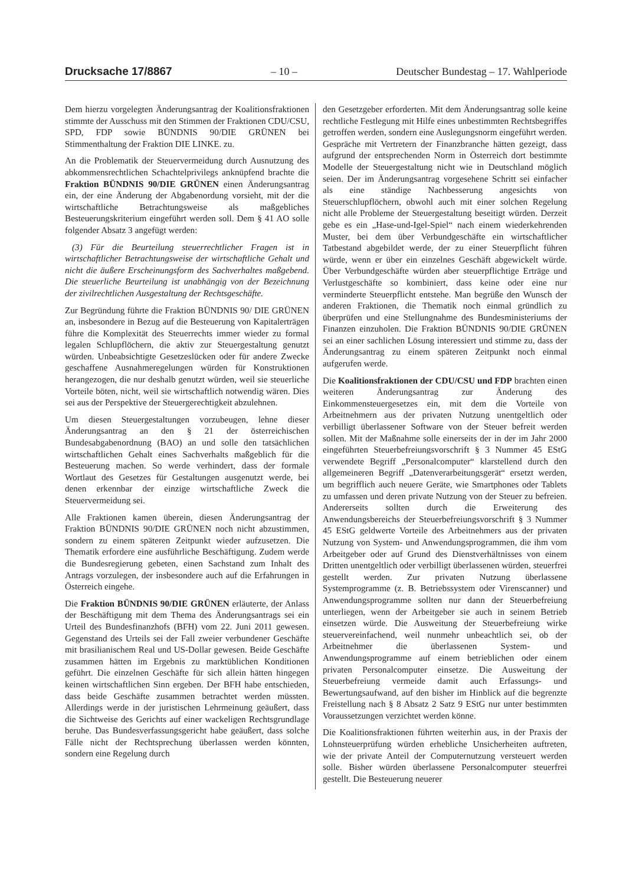Drucksache 17/8867 – 10 – Deutscher Bundestag – 17. Wahlperiode
Dem hierzu vorgelegten Änderungsantrag der Koalitionsfraktionen stimmte der Ausschuss mit den Stimmen der Fraktionen CDU/CSU, SPD, FDP sowie BÜNDNIS 90/DIE GRÜNEN bei Stimmenthaltung der Fraktion DIE LINKE. zu.
An die Problematik der Steuervermeidung durch Ausnutzung des abkommensrechtlichen Schachtelprivilegs anknüpfend brachte die Fraktion BÜNDNIS 90/DIE GRÜNEN einen Änderungsantrag ein, der eine Änderung der Abgabenordung vorsieht, mit der die wirtschaftliche Betrachtungsweise als maßgebliches Besteuerungskriterium eingeführt werden soll. Dem § 41 AO solle folgender Absatz 3 angefügt werden:
(3) Für die Beurteilung steuerrechtlicher Fragen ist in wirtschaftlicher Betrachtungsweise der wirtschaftliche Gehalt und nicht die äußere Erscheinungsform des Sachverhaltes maßgebend. Die steuerliche Beurteilung ist unabhängig von der Bezeichnung der zivilrechtlichen Ausgestaltung der Rechtsgeschäfte.
Zur Begründung führte die Fraktion BÜNDNIS 90/ DIE GRÜNEN an, insbesondere in Bezug auf die Besteuerung von Kapitalerträgen führe die Komplexität des Steuerrechts immer wieder zu formal legalen Schlupflöchern, die aktiv zur Steuergestaltung genutzt würden. Unbeabsichtigte Gesetzeslücken oder für andere Zwecke geschaffene Ausnahmeregelungen würden für Konstruktionen herangezogen, die nur deshalb genutzt würden, weil sie steuerliche Vorteile böten, nicht, weil sie wirtschaftlich notwendig wären. Dies sei aus der Perspektive der Steuergerechtigkeit abzulehnen.
Um diesen Steuergestaltungen vorzubeugen, lehne dieser Änderungsantrag an den § 21 der österreichischen Bundesabgabenordnung (BAO) an und solle den tatsächlichen wirtschaftlichen Gehalt eines Sachverhalts maßgeblich für die Besteuerung machen. So werde verhindert, dass der formale Wortlaut des Gesetzes für Gestaltungen ausgenutzt werde, bei denen erkennbar der einzige wirtschaftliche Zweck die Steuervermeidung sei.
Alle Fraktionen kamen überein, diesen Änderungsantrag der Fraktion BÜNDNIS 90/DIE GRÜNEN noch nicht abzustimmen, sondern zu einem späteren Zeitpunkt wieder aufzusetzen. Die Thematik erfordere eine ausführliche Beschäftigung. Zudem werde die Bundesregierung gebeten, einen Sachstand zum Inhalt des Antrags vorzulegen, der insbesondere auch auf die Erfahrungen in Österreich eingehe.
Die Fraktion BÜNDNIS 90/DIE GRÜNEN erläuterte, der Anlass der Beschäftigung mit dem Thema des Änderungsantrags sei ein Urteil des Bundesfinanzhofs (BFH) vom 22. Juni 2011 gewesen. Gegenstand des Urteils sei der Fall zweier verbundener Geschäfte mit brasilianischem Real und US-Dollar gewesen. Beide Geschäfte zusammen hätten im Ergebnis zu marktüblichen Konditionen geführt. Die einzelnen Geschäfte für sich allein hätten hingegen keinen wirtschaftlichen Sinn ergeben. Der BFH habe entschieden, dass beide Geschäfte zusammen betrachtet werden müssten. Allerdings werde in der juristischen Lehrmeinung geäußert, dass die Sichtweise des Gerichts auf einer wackeligen Rechtsgrundlage beruhe. Das Bundesverfassungsgericht habe geäußert, dass solche Fälle nicht der Rechtsprechung überlassen werden könnten, sondern eine Regelung durch
den Gesetzgeber erforderten. Mit dem Änderungsantrag solle keine rechtliche Festlegung mit Hilfe eines unbestimmten Rechtsbegriffes getroffen werden, sondern eine Auslegungsnorm eingeführt werden. Gespräche mit Vertretern der Finanzbranche hätten gezeigt, dass aufgrund der entsprechenden Norm in Österreich dort bestimmte Modelle der Steuergestaltung nicht wie in Deutschland möglich seien. Der im Änderungsantrag vorgesehene Schritt sei einfacher als eine ständige Nachbesserung angesichts von Steuerschlupflöchern, obwohl auch mit einer solchen Regelung nicht alle Probleme der Steuergestaltung beseitigt würden. Derzeit gebe es ein „Hase-und-Igel-Spiel“ nach einem wiederkehrenden Muster, bei dem über Verbundgeschäfte ein wirtschaftlicher Tatbestand abgebildet werde, der zu einer Steuerpflicht führen würde, wenn er über ein einzelnes Geschäft abgewickelt würde. Über Verbundgeschäfte würden aber steuerpflichtige Erträge und Verlustgeschäfte so kombiniert, dass keine oder eine nur verminderte Steuerpflicht entstehe. Man begrüße den Wunsch der anderen Fraktionen, die Thematik noch einmal gründlich zu überprüfen und eine Stellungnahme des Bundesministeriums der Finanzen einzuholen. Die Fraktion BÜNDNIS 90/DIE GRÜNEN sei an einer sachlichen Lösung interessiert und stimme zu, dass der Änderungsantrag zu einem späteren Zeitpunkt noch einmal aufgerufen werde.
Die Koalitionsfraktionen der CDU/CSU und FDP brachten einen weiteren Änderungsantrag zur Änderung des Einkommensteuergesetzes ein, mit dem die Vorteile von Arbeitnehmern aus der privaten Nutzung unentgeltlich oder verbilligt überlassener Software von der Steuer befreit werden sollen. Mit der Maßnahme solle einerseits der in der im Jahr 2000 eingeführten Steuerbefreiungsvorschrift § 3 Nummer 45 EStG verwendete Begriff „Personalcomputer“ klarstellend durch den allgemeineren Begriff „Datenverarbeitungsgerät“ ersetzt werden, um begrifflich auch neuere Geräte, wie Smartphones oder Tablets zu umfassen und deren private Nutzung von der Steuer zu befreien. Andererseits sollten durch die Erweiterung des Anwendungsbereichs der Steuerbefreiungsvorschrift § 3 Nummer 45 EStG geldwerte Vorteile des Arbeitnehmers aus der privaten Nutzung von System- und Anwendungsprogrammen, die ihm vom Arbeitgeber oder auf Grund des Dienstverhältnisses von einem Dritten unentgeltlich oder verbilligt überlassenen würden, steuerfrei gestellt werden. Zur privaten Nutzung überlassene Systemprogramme (z. B. Betriebssystem oder Virenscanner) und Anwendungsprogramme sollten nur dann der Steuerbefreiung unterliegen, wenn der Arbeitgeber sie auch in seinem Betrieb einsetzen würde. Die Ausweitung der Steuerbefreiung wirke steuervereinfachend, weil nunmehr unbeachtlich sei, ob der Arbeitnehmer die überlassenen System- und Anwendungsprogramme auf einem betrieblichen oder einem privaten Personalcomputer einsetze. Die Ausweitung der Steuerbefreiung vermeide damit auch Erfassungs- und Bewertungsaufwand, auf den bisher im Hinblick auf die begrenzte Freistellung nach § 8 Absatz 2 Satz 9 EStG nur unter bestimmten Voraussetzungen verzichtet werden könne.
Die Koalitionsfraktionen führten weiterhin aus, in der Praxis der Lohnsteuerprüfung würden erhebliche Unsicherheiten auftreten, wie der private Anteil der Computernutzung versteuert werden solle. Bisher würden überlassene Personalcomputer steuerfrei gestellt. Die Besteuerung neuerer